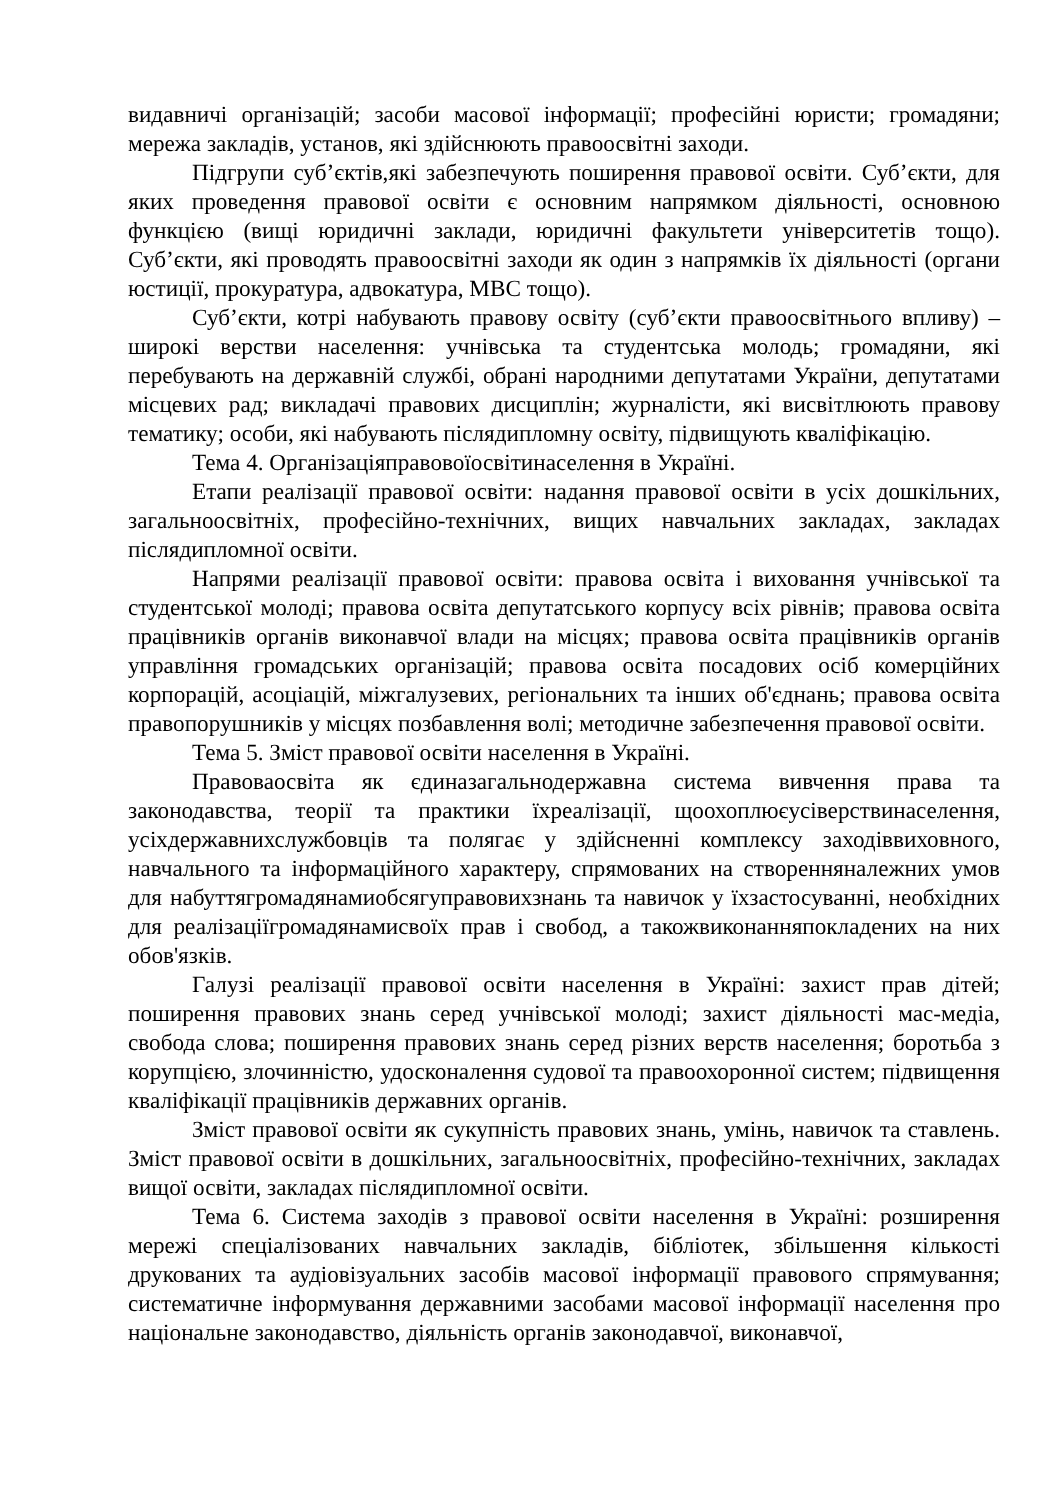видавничі організацій; засоби масової інформації; професійні юристи; громадяни; мережа закладів, установ, які здійснюють правоосвітні заходи.
Підгрупи суб’єктів,які забезпечують поширення правової освіти. Суб’єкти, для яких проведення правової освіти є основним напрямком діяльності, основною функцією (вищі юридичні заклади, юридичні факультети університетів тощо). Суб’єкти, які проводять правоосвітні заходи як один з напрямків їх діяльності (органи юстиції, прокуратура, адвокатура, МВС тощо).
Суб’єкти, котрі набувають правову освіту (суб’єкти правоосвітнього впливу) – широкі верстви населення: учнівська та студентська молодь; громадяни, які перебувають на державній службі, обрані народними депутатами України, депутатами місцевих рад; викладачі правових дисциплін; журналісти, які висвітлюють правову тематику; особи, які набувають післядипломну освіту, підвищують кваліфікацію.
Тема 4. Організаціяправовоїосвітинаселення в Україні.
Етапи реалізації правової освіти: надання правової освіти в усіх дошкільних, загальноосвітніх, професійно-технічних, вищих навчальних закладах, закладах післядипломної освіти.
Напрями реалізації правової освіти: правова освіта і виховання учнівської та студентської молоді; правова освіта депутатського корпусу всіх рівнів; правова освіта працівників органів виконавчої влади на місцях; правова освіта працівників органів управління громадських організацій; правова освіта посадових осіб комерційних корпорацій, асоціацій, міжгалузевих, регіональних та інших об'єднань; правова освіта правопорушників у місцях позбавлення волі; методичне забезпечення правової освіти.
Тема 5. Зміст правової освіти населення в Україні.
Правоваосвіта як єдиназагальнодержавна система вивчення права та законодавства, теорії та практики їхреалізації, щоохоплюєусіверствинаселення, усіхдержавнихслужбовців та полягає у здійсненні комплексу заходіввиховного, навчального та інформаційного характеру, спрямованих на створенняналежних умов для набуттягромадянамиобсягуправовихзнань та навичок у їхзастосуванні, необхідних для реалізаціїгромадянамисвоїх прав і свобод, а такожвиконанняпокладених на них обов'язків.
Галузі реалізації правової освіти населення в Україні: захист прав дітей; поширення правових знань серед учнівської молоді; захист діяльності мас-медіа, свобода слова; поширення правових знань серед різних верств населення; боротьба з корупцією, злочинністю, удосконалення судової та правоохоронної систем; підвищення кваліфікації працівників державних органів.
Зміст правової освіти як сукупність правових знань, умінь, навичок та ставлень. Зміст правової освіти в дошкільних, загальноосвітніх, професійно-технічних, закладах вищої освіти, закладах післядипломної освіти.
Тема 6. Система заходів з правової освіти населення в Україні: розширення мережі спеціалізованих навчальних закладів, бібліотек, збільшення кількості друкованих та аудіовізуальних засобів масової інформації правового спрямування; систематичне інформування державними засобами масової інформації населення про національне законодавство, діяльність органів законодавчої, виконавчої,